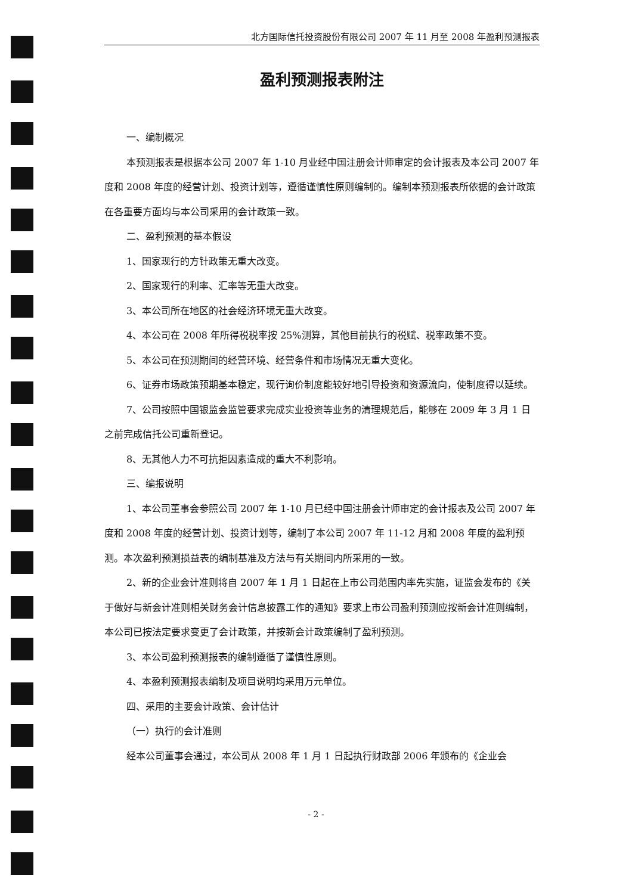北方国际信托投资股份有限公司 2007 年 11 月至 2008 年盈利预测报表
盈利预测报表附注
一、编制概况
本预测报表是根据本公司 2007 年 1-10 月业经中国注册会计师审定的会计报表及本公司 2007 年度和 2008 年度的经营计划、投资计划等，遵循谨慎性原则编制的。编制本预测报表所依据的会计政策在各重要方面均与本公司采用的会计政策一致。
二、盈利预测的基本假设
1、国家现行的方针政策无重大改变。
2、国家现行的利率、汇率等无重大改变。
3、本公司所在地区的社会经济环境无重大改变。
4、本公司在 2008 年所得税税率按 25%测算，其他目前执行的税赋、税率政策不变。
5、本公司在预测期间的经营环境、经营条件和市场情况无重大变化。
6、证券市场政策预期基本稳定，现行询价制度能较好地引导投资和资源流向，使制度得以延续。
7、公司按照中国银监会监管要求完成实业投资等业务的清理规范后，能够在 2009 年 3 月 1 日之前完成信托公司重新登记。
8、无其他人力不可抗拒因素造成的重大不利影响。
三、编报说明
1、本公司董事会参照公司 2007 年 1-10 月已经中国注册会计师审定的会计报表及公司 2007 年度和 2008 年度的经营计划、投资计划等，编制了本公司 2007 年 11-12 月和 2008 年度的盈利预测。本次盈利预测损益表的编制基准及方法与有关期间内所采用的一致。
2、新的企业会计准则将自 2007 年 1 月 1 日起在上市公司范围内率先实施，证监会发布的《关于做好与新会计准则相关财务会计信息披露工作的通知》要求上市公司盈利预测应按新会计准则编制，本公司已按法定要求变更了会计政策，并按新会计政策编制了盈利预测。
3、本公司盈利预测报表的编制遵循了谨慎性原则。
4、本盈利预测报表编制及项目说明均采用万元单位。
四、采用的主要会计政策、会计估计
（一）执行的会计准则
经本公司董事会通过，本公司从 2008 年 1 月 1 日起执行财政部 2006 年颁布的《企业会
- 2 -